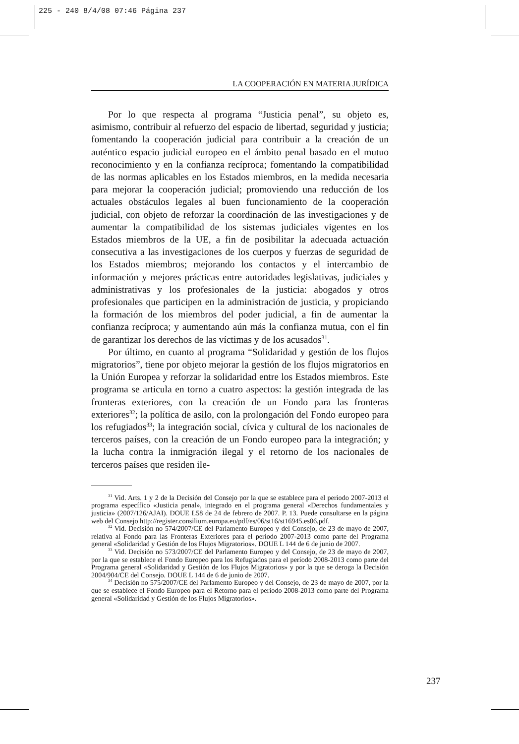225 - 240 8/4/08 07:46 Página 237
LA COOPERACIÓN EN MATERIA JURÍDICA
Por lo que respecta al programa “Justicia penal”, su objeto es, asimismo, contribuir al refuerzo del espacio de libertad, seguridad y justicia; fomentando la cooperación judicial para contribuir a la creación de un auténtico espacio judicial europeo en el ámbito penal basado en el mutuo reconocimiento y en la confianza recíproca; fomentando la compatibilidad de las normas aplicables en los Estados miembros, en la medida necesaria para mejorar la cooperación judicial; promoviendo una reducción de los actuales obstáculos legales al buen funcionamiento de la cooperación judicial, con objeto de reforzar la coordinación de las investigaciones y de aumentar la compatibilidad de los sistemas judiciales vigentes en los Estados miembros de la UE, a fin de posibilitar la adecuada actuación consecutiva a las investigaciones de los cuerpos y fuerzas de seguridad de los Estados miembros; mejorando los contactos y el intercambio de información y mejores prácticas entre autoridades legislativas, judiciales y administrativas y los profesionales de la justicia: abogados y otros profesionales que participen en la administración de justicia, y propiciando la formación de los miembros del poder judicial, a fin de aumentar la confianza recíproca; y aumentando aún más la confianza mutua, con el fin de garantizar los derechos de las víctimas y de los acusados<sup>31</sup>.
Por último, en cuanto al programa “Solidaridad y gestión de los flujos migratorios”, tiene por objeto mejorar la gestión de los flujos migratorios en la Unión Europea y reforzar la solidaridad entre los Estados miembros. Este programa se articula en torno a cuatro aspectos: la gestión integrada de las fronteras exteriores, con la creación de un Fondo para las fronteras exteriores<sup>32</sup>; la política de asilo, con la prolongación del Fondo europeo para los refugiados<sup>33</sup>; la integración social, cívica y cultural de los nacionales de terceros países, con la creación de un Fondo europeo para la integración; y la lucha contra la inmigración ilegal y el retorno de los nacionales de terceros países que residen ile-
<sup>31</sup> Vid. Arts. 1 y 2 de la Decisión del Consejo por la que se establece para el periodo 2007-2013 el programa específico «Justicia penal», integrado en el programa general «Derechos fundamentales y justicia» (2007/126/AJAI). DOUE L58 de 24 de febrero de 2007. P. 13. Puede consultarse en la página web del Consejo http://register.consilium.europa.eu/pdf/es/06/st16/st16945.es06.pdf.
<sup>32</sup> Vid. Decisión no 574/2007/CE del Parlamento Europeo y del Consejo, de 23 de mayo de 2007, relativa al Fondo para las Fronteras Exteriores para el período 2007-2013 como parte del Programa general «Solidaridad y Gestión de los Flujos Migratorios». DOUE L 144 de 6 de junio de 2007.
<sup>33</sup> Vid. Decisión no 573/2007/CE del Parlamento Europeo y del Consejo, de 23 de mayo de 2007, por la que se establece el Fondo Europeo para los Refugiados para el período 2008-2013 como parte del Programa general «Solidaridad y Gestión de los Flujos Migratorios» y por la que se deroga la Decisión 2004/904/CE del Consejo. DOUE L 144 de 6 de junio de 2007.
<sup>34</sup> Decisión no 575/2007/CE del Parlamento Europeo y del Consejo, de 23 de mayo de 2007, por la que se establece el Fondo Europeo para el Retorno para el período 2008-2013 como parte del Programa general «Solidaridad y Gestión de los Flujos Migratorios».
237